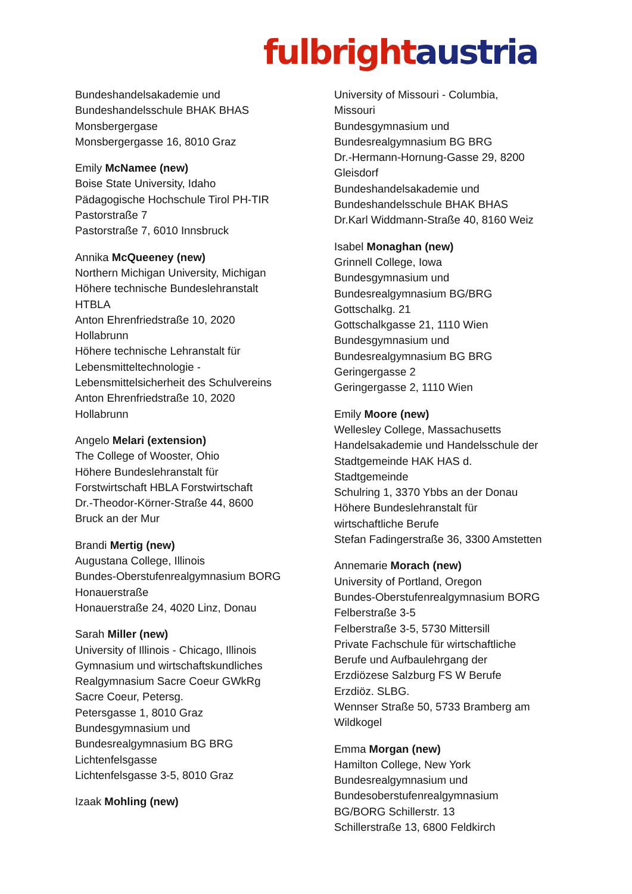fulbright austria
Bundeshandelsakademie und
Bundeshandelsschule BHAK BHAS
Monsbergergase
Monsbergergasse 16, 8010 Graz
Emily McNamee (new)
Boise State University, Idaho
Pädagogische Hochschule Tirol PH-TIR
Pastorstraße 7
Pastorstraße 7, 6010 Innsbruck
Annika McQueeney (new)
Northern Michigan University, Michigan
Höhere technische Bundeslehranstalt
HTBLA
Anton Ehrenfriedstraße 10, 2020
Hollabrunn
Höhere technische Lehranstalt für
Lebensmitteltechnologie -
Lebensmittelsicherheit des Schulvereins
Anton Ehrenfriedstraße 10, 2020
Hollabrunn
Angelo Melari (extension)
The College of Wooster, Ohio
Höhere Bundeslehranstalt für
Forstwirtschaft HBLA Forstwirtschaft
Dr.-Theodor-Körner-Straße 44, 8600
Bruck an der Mur
Brandi Mertig (new)
Augustana College, Illinois
Bundes-Oberstufenrealgymnasium BORG
Honauerstraße
Honauerstraße 24, 4020 Linz, Donau
Sarah Miller (new)
University of Illinois - Chicago, Illinois
Gymnasium und wirtschaftskundliches
Realgymnasium Sacre Coeur GWkRg
Sacre Coeur, Petersg.
Petersgasse 1, 8010 Graz
Bundesgymnasium und
Bundesrealgymnasium BG BRG
Lichtenfelsgasse
Lichtenfelsgasse 3-5, 8010 Graz
Izaak Mohling (new)
University of Missouri - Columbia,
Missouri
Bundesgymnasium und
Bundesrealgymnasium BG BRG
Dr.-Hermann-Hornung-Gasse 29, 8200
Gleisdorf
Bundeshandelsakademie und
Bundeshandelsschule BHAK BHAS
Dr.Karl Widdmann-Straße 40, 8160 Weiz
Isabel Monaghan (new)
Grinnell College, Iowa
Bundesgymnasium und
Bundesrealgymnasium BG/BRG
Gottschalkg. 21
Gottschalkgasse 21, 1110 Wien
Bundesgymnasium und
Bundesrealgymnasium BG BRG
Geringergasse 2
Geringergasse 2, 1110 Wien
Emily Moore (new)
Wellesley College, Massachusetts
Handelsakademie und Handelsschule der
Stadtgemeinde HAK HAS d.
Stadtgemeinde
Schulring 1, 3370 Ybbs an der Donau
Höhere Bundeslehranstalt für
wirtschaftliche Berufe
Stefan Fadingerstraße 36, 3300 Amstetten
Annemarie Morach (new)
University of Portland, Oregon
Bundes-Oberstufenrealgymnasium BORG
Felberstraße 3-5
Felberstraße 3-5, 5730 Mittersill
Private Fachschule für wirtschaftliche
Berufe und Aufbaulehrgang der
Erzdiözese Salzburg FS W Berufe
Erzdiöz. SLBG.
Wennser Straße 50, 5733 Bramberg am
Wildkogel
Emma Morgan (new)
Hamilton College, New York
Bundesrealgymnasium und
Bundesoberstufenrealgymnasium
BG/BORG Schillerstr. 13
Schillerstraße 13, 6800 Feldkirch